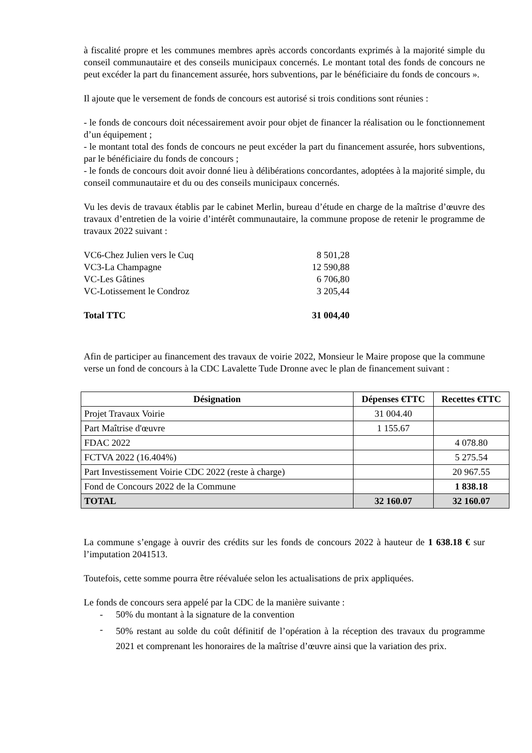à fiscalité propre et les communes membres après accords concordants exprimés à la majorité simple du conseil communautaire et des conseils municipaux concernés. Le montant total des fonds de concours ne peut excéder la part du financement assurée, hors subventions, par le bénéficiaire du fonds de concours ».
Il ajoute que le versement de fonds de concours est autorisé si trois conditions sont réunies :
- le fonds de concours doit nécessairement avoir pour objet de financer la réalisation ou le fonctionnement d’un équipement ;
- le montant total des fonds de concours ne peut excéder la part du financement assurée, hors subventions, par le bénéficiaire du fonds de concours ;
- le fonds de concours doit avoir donné lieu à délibérations concordantes, adoptées à la majorité simple, du conseil communautaire et du ou des conseils municipaux concernés.
Vu les devis de travaux établis par le cabinet Merlin, bureau d’étude en charge de la maîtrise d’œuvre des travaux d’entretien de la voirie d’intérêt communautaire, la commune propose de retenir le programme de travaux 2022 suivant :
| VC6-Chez Julien vers le Cuq | 8 501,28 |
| VC3-La Champagne | 12 590,88 |
| VC-Les Gâtines | 6 706,80 |
| VC-Lotissement le Condroz | 3 205,44 |
| Total TTC | 31 004,40 |
Afin de participer au financement des travaux de voirie 2022, Monsieur le Maire propose que la commune verse un fond de concours à la CDC Lavalette Tude Dronne avec le plan de financement suivant :
| Désignation | Dépenses €TTC | Recettes €TTC |
| --- | --- | --- |
| Projet Travaux Voirie | 31 004.40 | |
| Part Maîtrise d'œuvre | 1 155.67 | |
| FDAC 2022 | | 4 078.80 |
| FCTVA 2022 (16.404%) | | 5 275.54 |
| Part Investissement Voirie CDC 2022 (reste à charge) | | 20 967.55 |
| Fond de Concours 2022 de la Commune | | 1 838.18 |
| TOTAL | 32 160.07 | 32 160.07 |
La commune s’engage à ouvrir des crédits sur les fonds de concours 2022 à hauteur de 1 638.18 € sur l’imputation 2041513.
Toutefois, cette somme pourra être réévaluée selon les actualisations de prix appliquées.
Le fonds de concours sera appelé par la CDC de la manière suivante :
- 50% du montant à la signature de la convention
- 50% restant au solde du coût définitif de l’opération à la réception des travaux du programme 2021 et comprenant les honoraires de la maîtrise d’œuvre ainsi que la variation des prix.